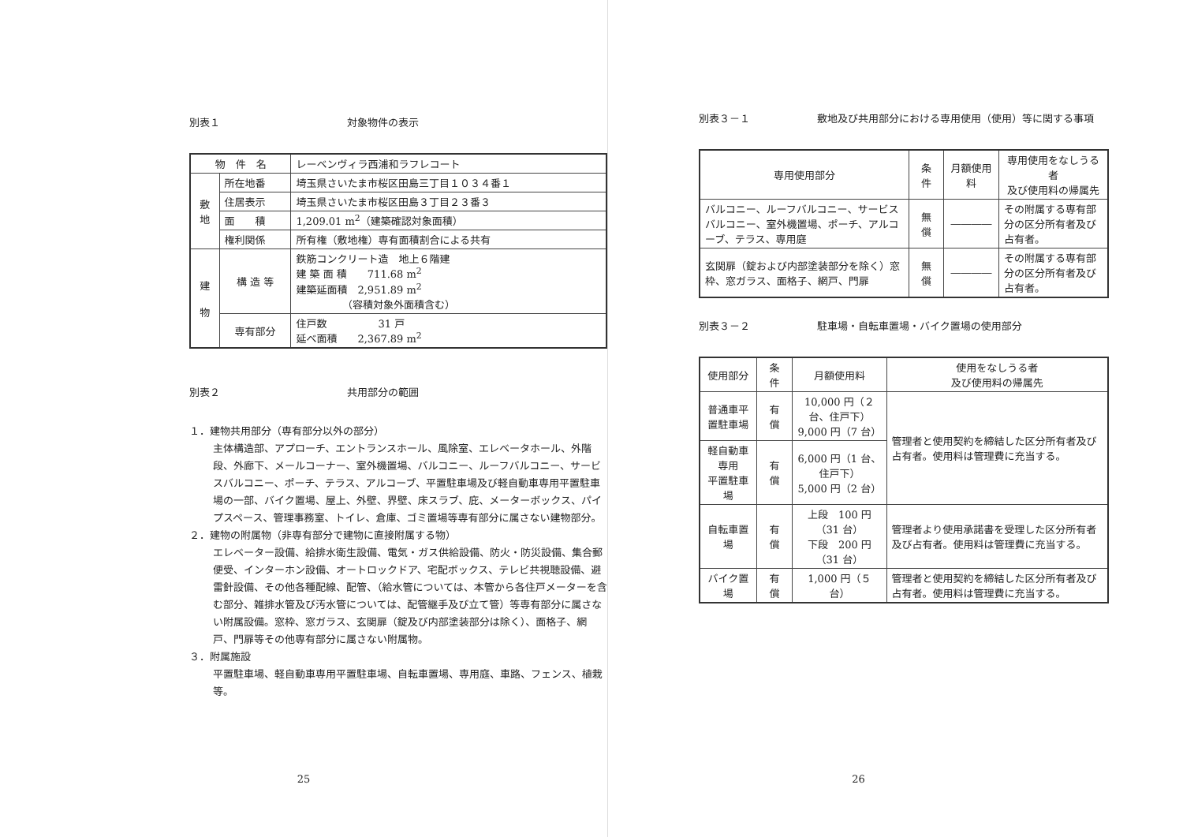別表１ 対象物件の表示
| 物 件 名 | | レーベンヴィラ西浦和ラフレコート |
| 敷 地 | 所在地番 | 埼玉県さいたま市桜区田島三丁目１０３４番１ |
| | 住居表示 | 埼玉県さいたま市桜区田島３丁目２３番３ |
| | 面 積 | 1,209.01 m<sup>2</sup>（建築確認対象面積） |
| | 権利関係 | 所有権（敷地権）専有面積割合による共有 |
| 建 物 | 構 造 等 | 鉄筋コンクリート造 地上６階建 建 築 面 積 711.68 m<sup>2</sup> 建築延面積 2,951.89 m<sup>2</sup> （容積対象外面積含む） |
| | 専有部分 | 住戸数 31 戸 延べ面積 2,367.89 m<sup>2</sup> |
別表２ 共用部分の範囲
１．建物共用部分（専有部分以外の部分）
主体構造部、アプローチ、エントランスホール、風除室、エレベータホール、外階段、外廊下、メールコーナー、室外機置場、バルコニー、ルーフバルコニー、サービスバルコニー、ポーチ、テラス、アルコーブ、平置駐車場及び軽自動車専用平置駐車場の一部、バイク置場、屋上、外壁、界壁、床スラブ、庇、メーターボックス、パイプスペース、管理事務室、トイレ、倉庫、ゴミ置場等専有部分に属さない建物部分。
２．建物の附属物（非専有部分で建物に直接附属する物）
エレベーター設備、給排水衛生設備、電気・ガス供給設備、防火・防災設備、集合郵便受、インターホン設備、オートロックドア、宅配ボックス、テレビ共視聴設備、避雷針設備、その他各種配線、配管、（給水管については、本管から各住戸メーターを含む部分、雑排水管及び汚水管については、配管継手及び立て管）等専有部分に属さない附属設備。窓枠、窓ガラス、玄関扉（錠及び内部塗装部分は除く）、面格子、網戸、門扉等その他専有部分に属さない附属物。
３．附属施設
平置駐車場、軽自動車専用平置駐車場、自転車置場、専用庭、車路、フェンス、植栽等。
25
別表３－１ 敷地及び共用部分における専用使用（使用）等に関する事項
| 専用使用部分 | 条 件 | 月額使用料 | 専用使用をなしうる者 及び使用料の帰属先 |
| --- | --- | --- | --- |
| バルコニー、ルーフバルコニー、サービスバルコニー、室外機置場、ポーチ、アルコーブ、テラス、専用庭 | 無 償 | ―――― | その附属する専有部分の区分所有者及び占有者。 |
| 玄関扉（錠および内部塗装部分を除く）窓枠、窓ガラス、面格子、網戸、門扉 | 無 償 | ―――― | その附属する専有部分の区分所有者及び占有者。 |
別表３－２ 駐車場・自転車置場・バイク置場の使用部分
| 使用部分 | 条 件 | 月額使用料 | 使用をなしうる者 及び使用料の帰属先 |
| --- | --- | --- | --- |
| 普通車平置駐車場 | 有 償 | 10,000 円（２台、住戸下） 9,000 円（7 台） | 管理者と使用契約を締結した区分所有者及び占有者。使用料は管理費に充当する。 |
| 軽自動車専用 平置駐車場 | 有 償 | 6,000 円（1 台、住戸下） 5,000 円（2 台） | |
| 自転車置場 | 有 償 | 上段 100 円（31 台） 下段 200 円（31 台） | 管理者より使用承諾書を受理した区分所有者及び占有者。使用料は管理費に充当する。 |
| バイク置場 | 有 償 | 1,000 円（５台） | 管理者と使用契約を締結した区分所有者及び占有者。使用料は管理費に充当する。 |
26